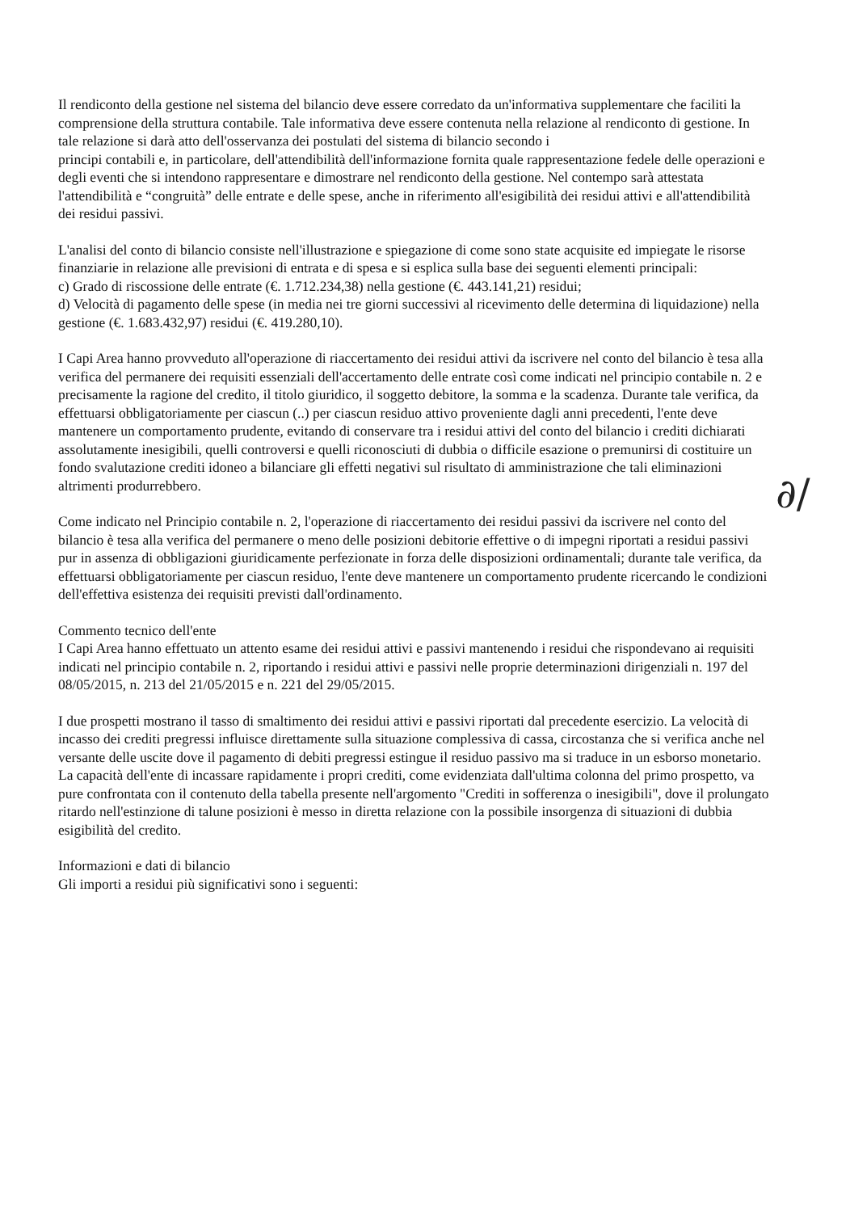Il rendiconto della gestione nel sistema del bilancio deve essere corredato da un'informativa supplementare che faciliti la comprensione della struttura contabile. Tale informativa deve essere contenuta nella relazione al rendiconto di gestione. In tale relazione si darà atto dell'osservanza dei postulati del sistema di bilancio secondo i
principi contabili e, in particolare, dell'attendibilità dell'informazione fornita quale rappresentazione fedele delle operazioni e degli eventi che si intendono rappresentare e dimostrare nel rendiconto della gestione. Nel contempo sarà attestata l'attendibilità e “congruità” delle entrate e delle spese, anche in riferimento all'esigibilità dei residui attivi e all'attendibilità dei residui passivi.
L'analisi del conto di bilancio consiste nell'illustrazione e spiegazione di come sono state acquisite ed impiegate le risorse finanziarie in relazione alle previsioni di entrata e di spesa e si esplica sulla base dei seguenti elementi principali:
c) Grado di riscossione delle entrate (€. 1.712.234,38) nella gestione (€. 443.141,21) residui;
d) Velocità di pagamento delle spese (in media nei tre giorni successivi al ricevimento delle determina di liquidazione) nella gestione (€. 1.683.432,97) residui (€. 419.280,10).
I Capi Area hanno provveduto all'operazione di riaccertamento dei residui attivi da iscrivere nel conto del bilancio è tesa alla verifica del permanere dei requisiti essenziali dell'accertamento delle entrate così come indicati nel principio contabile n. 2 e precisamente la ragione del credito, il titolo giuridico, il soggetto debitore, la somma e la scadenza. Durante tale verifica, da effettuarsi obbligatoriamente per ciascun (..) per ciascun residuo attivo proveniente dagli anni precedenti, l'ente deve mantenere un comportamento prudente, evitando di conservare tra i residui attivi del conto del bilancio i crediti dichiarati assolutamente inesigibili, quelli controversi e quelli riconosciuti di dubbia o difficile esazione o premunirsi di costituire un fondo svalutazione crediti idoneo a bilanciare gli effetti negativi sul risultato di amministrazione che tali eliminazioni altrimenti produrrebbero.
Come indicato nel Principio contabile n. 2, l'operazione di riaccertamento dei residui passivi da iscrivere nel conto del bilancio è tesa alla verifica del permanere o meno delle posizioni debitorie effettive o di impegni riportati a residui passivi pur in assenza di obbligazioni giuridicamente perfezionate in forza delle disposizioni ordinamentali; durante tale verifica, da effettuarsi obbligatoriamente per ciascun residuo, l'ente deve mantenere un comportamento prudente ricercando le condizioni dell'effettiva esistenza dei requisiti previsti dall'ordinamento.
Commento tecnico dell'ente
I Capi Area hanno effettuato un attento esame dei residui attivi e passivi mantenendo i residui che rispondevano ai requisiti indicati nel principio contabile n. 2, riportando i residui attivi e passivi nelle proprie determinazioni dirigenziali n. 197 del 08/05/2015, n. 213 del 21/05/2015 e n. 221 del 29/05/2015.
I due prospetti mostrano il tasso di smaltimento dei residui attivi e passivi riportati dal precedente esercizio. La velocità di incasso dei crediti pregressi influisce direttamente sulla situazione complessiva di cassa, circostanza che si verifica anche nel versante delle uscite dove il pagamento di debiti pregressi estingue il residuo passivo ma si traduce in un esborso monetario. La capacità dell'ente di incassare rapidamente i propri crediti, come evidenziata dall'ultima colonna del primo prospetto, va pure confrontata con il contenuto della tabella presente nell'argomento "Crediti in sofferenza o inesigibili", dove il prolungato ritardo nell'estinzione di talune posizioni è messo in diretta relazione con la possibile insorgenza di situazioni di dubbia esigibilità del credito.
Informazioni e dati di bilancio
Gli importi a residui più significativi sono i seguenti:
∂/